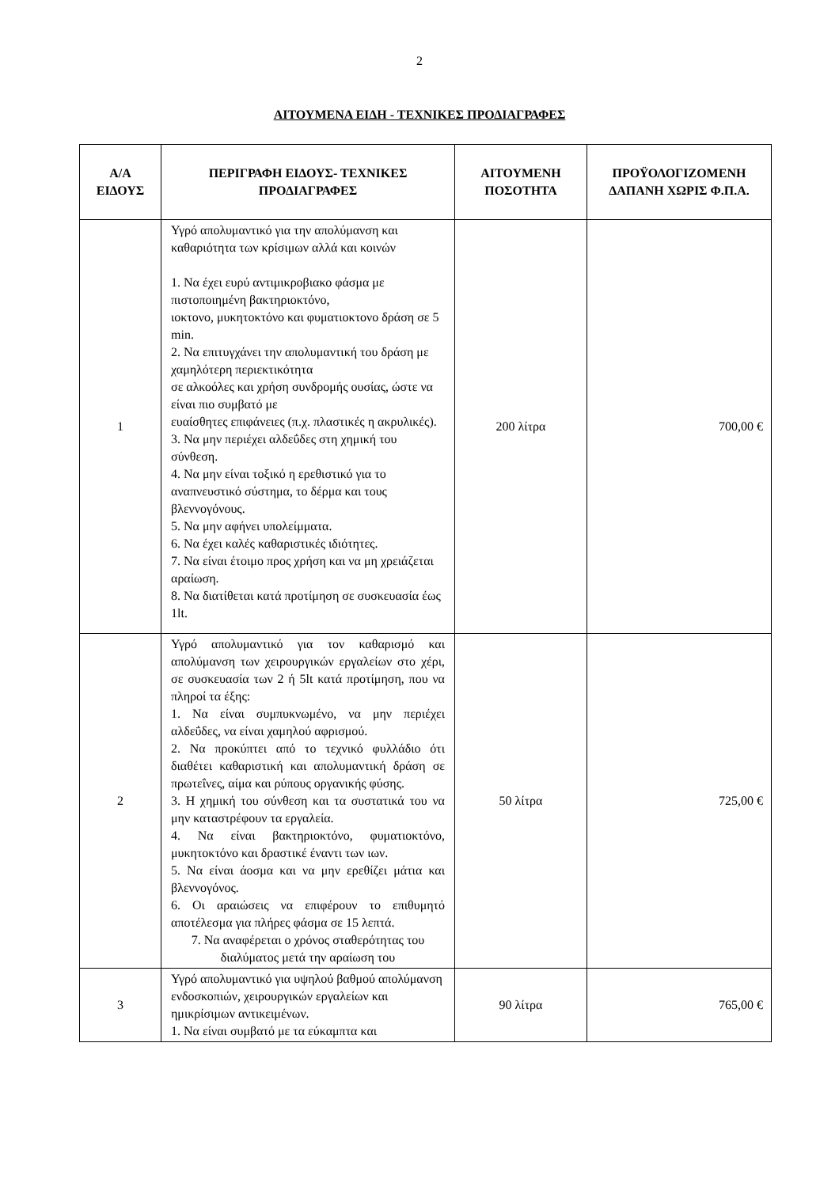2
ΑΙΤΟΥΜΕΝΑ ΕΙΔΗ - ΤΕΧΝΙΚΕΣ ΠΡΟΔΙΑΓΡΑΦΕΣ
| Α/Α ΕΙΔΟΥΣ | ΠΕΡΙΓΡΑΦΗ ΕΙΔΟΥΣ- ΤΕΧΝΙΚΕΣ ΠΡΟΔΙΑΓΡΑΦΕΣ | ΑΙΤΟΥΜΕΝΗ ΠΟΣΟΤΗΤΑ | ΠΡΟΫΟΛΟΓΙΖΟΜΕΝΗ ΔΑΠΑΝΗ ΧΩΡΙΣ Φ.Π.Α. |
| --- | --- | --- | --- |
| 1 | Υγρό απολυμαντικό για την απολύμανση και καθαριότητα των κρίσιμων αλλά και κοινών 1. Να έχει ευρύ αντιμικροβιακο φάσμα με πιστοποιημένη βακτηριοκτόνο, ιοκτονο, μυκητοκτόνο και φυματιοκτονο δράση σε 5 min. 2. Να επιτυγχάνει την απολυμαντική του δράση με χαμηλότερη περιεκτικότητα σε αλκοόλες και χρήση συνδρομής ουσίας, ώστε να είναι πιο συμβατό με ευαίσθητες επιφάνειες (π.χ. πλαστικές η ακρυλικές). 3. Να μην περιέχει αλδεΰδες στη χημική του σύνθεση. 4. Να μην είναι τοξικό η ερεθιστικό για το αναπνευστικό σύστημα, το δέρμα και τους βλεννογόνους. 5. Να μην αφήνει υπολείμματα. 6. Να έχει καλές καθαριστικές ιδιότητες. 7. Να είναι έτοιμο προς χρήση και να μη χρειάζεται αραίωση. 8. Να διατίθεται κατά προτίμηση σε συσκευασία έως 1lt. | 200 λίτρα | 700,00 € |
| 2 | Υγρό απολυμαντικό για τον καθαρισμό και απολύμανση των χειρουργικών εργαλείων στο χέρι, σε συσκευασία των 2 ή 5lt κατά προτίμηση, που να πληροί τα έξης: 1. Να είναι συμπυκνωμένο, να μην περιέχει αλδεΰδες, να είναι χαμηλού αφρισμού. 2. Να προκύπτει από το τεχνικό φυλλάδιο ότι διαθέτει καθαριστική και απολυμαντική δράση σε πρωτεΐνες, αίμα και ρύπους οργανικής φύσης. 3. Η χημική του σύνθεση και τα συστατικά του να μην καταστρέφουν τα εργαλεία. 4. Να είναι βακτηριοκτόνο, φυματιοκτόνο, μυκητοκτόνο και δραστικέ έναντι των ιων. 5. Να είναι άοσμα και να μην ερεθίζει μάτια και βλεννογόνος. 6. Οι αραιώσεις να επιφέρουν το επιθυμητό αποτέλεσμα για πλήρες φάσμα σε 15 λεπτά. 7. Να αναφέρεται ο χρόνος σταθερότητας του διαλύματος μετά την αραίωση του | 50 λίτρα | 725,00 € |
| 3 | Υγρό απολυμαντικό για υψηλού βαθμού απολύμανση ενδοσκοπιών, χειρουργικών εργαλείων και ημικρίσιμων αντικειμένων. 1. Να είναι συμβατό με τα εύκαμπτα και | 90 λίτρα | 765,00 € |